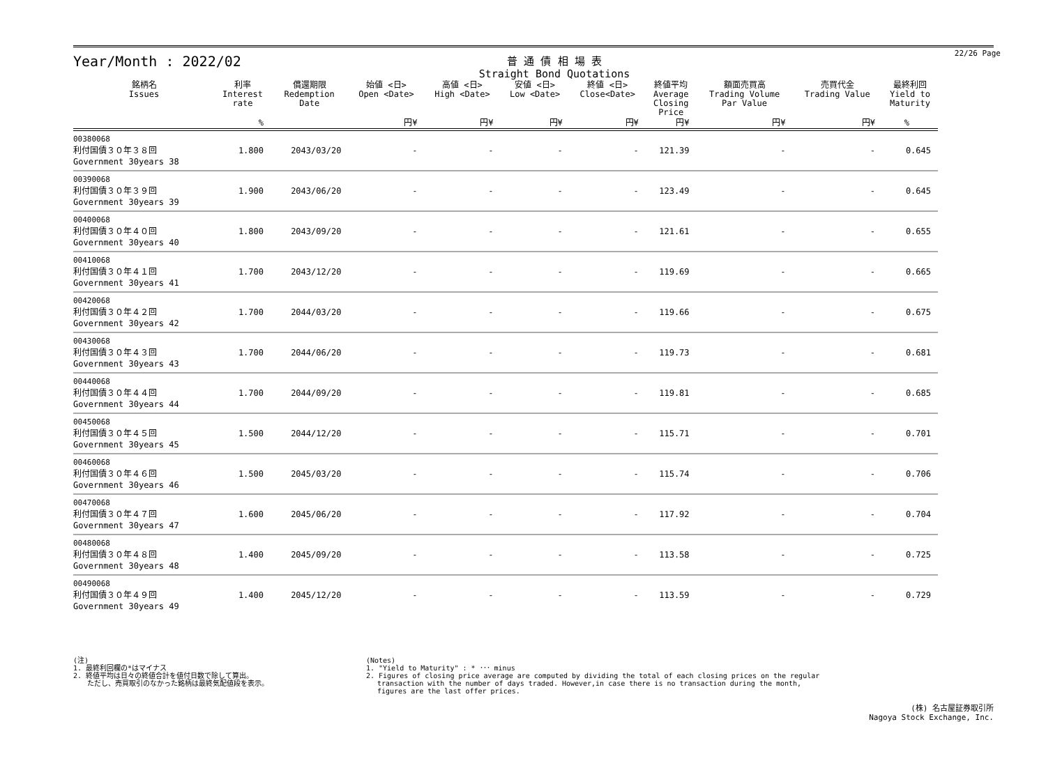Year/Month : 2022/02
普 通 債 相 場 表
Straight Bond Quotations
22/26 Page
| 銘柄名 Issues | 利率 Interest rate | 償還期限 Redemption Date | 始値 <日> Open <Date> | 高値 <日> High <Date> | 安値 <日> Low <Date> | 終値 <日> Close<Date> | 終値平均 Average Closing Price | 額面売買高 Trading Volume Par Value | 売買代金 Trading Value | 最終利回 Yield to Maturity |
| --- | --- | --- | --- | --- | --- | --- | --- | --- | --- | --- |
| | % | | 円¥ | 円¥ | 円¥ | 円¥ | 円¥ | 円¥ | 円¥ | % |
| 00380068 利付国債３０年３８回 Government 30years 38 | 1.800 | 2043/03/20 | - | - | - | - | 121.39 | - | - | 0.645 |
| 00390068 利付国債３０年３９回 Government 30years 39 | 1.900 | 2043/06/20 | - | - | - | - | 123.49 | - | - | 0.645 |
| 00400068 利付国債３０年４０回 Government 30years 40 | 1.800 | 2043/09/20 | - | - | - | - | 121.61 | - | - | 0.655 |
| 00410068 利付国債３０年４１回 Government 30years 41 | 1.700 | 2043/12/20 | - | - | - | - | 119.69 | - | - | 0.665 |
| 00420068 利付国債３０年４２回 Government 30years 42 | 1.700 | 2044/03/20 | - | - | - | - | 119.66 | - | - | 0.675 |
| 00430068 利付国債３０年４３回 Government 30years 43 | 1.700 | 2044/06/20 | - | - | - | - | 119.73 | - | - | 0.681 |
| 00440068 利付国債３０年４４回 Government 30years 44 | 1.700 | 2044/09/20 | - | - | - | - | 119.81 | - | - | 0.685 |
| 00450068 利付国債３０年４５回 Government 30years 45 | 1.500 | 2044/12/20 | - | - | - | - | 115.71 | - | - | 0.701 |
| 00460068 利付国債３０年４６回 Government 30years 46 | 1.500 | 2045/03/20 | - | - | - | - | 115.74 | - | - | 0.706 |
| 00470068 利付国債３０年４７回 Government 30years 47 | 1.600 | 2045/06/20 | - | - | - | - | 117.92 | - | - | 0.704 |
| 00480068 利付国債３０年４８回 Government 30years 48 | 1.400 | 2045/09/20 | - | - | - | - | 113.58 | - | - | 0.725 |
| 00490068 利付国債３０年４９回 Government 30years 49 | 1.400 | 2045/12/20 | - | - | - | - | 113.59 | - | - | 0.729 |
(注)
1. 最終利回欄の*はマイナス
2. 終値平均は日々の終値合計を値付日数で除して算出。
　　ただし、売買取引のなかった銘柄は最終気配値段を表示。
(Notes)
1. "Yield to Maturity" : * ･･･ minus
2. Figures of closing price average are computed by dividing the total of each closing prices on the regular
　 transaction with the number of days traded. However,in case there is no transaction during the month,
　 figures are the last offer prices.
(株) 名古屋証券取引所
Nagoya Stock Exchange, Inc.